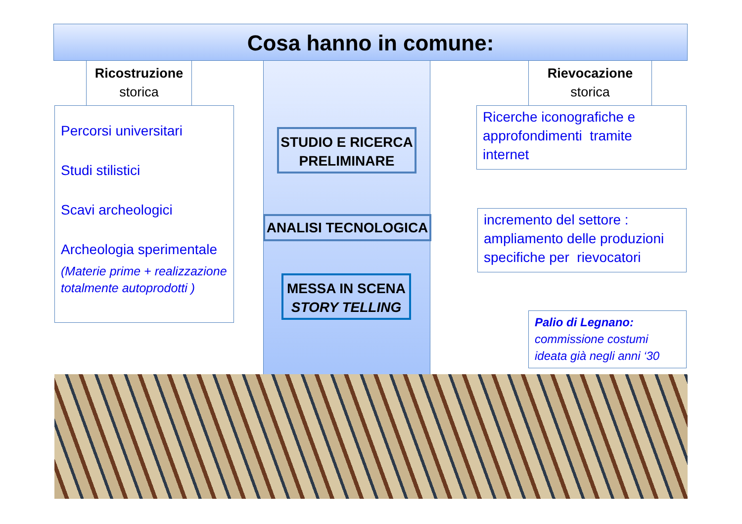Cosa hanno in comune:
Ricostruzione
storica
Rievocazione
storica
Percorsi universitari
Studi stilistici
Scavi archeologici
Archeologia sperimentale
(Materie prime + realizzazione totalmente autoprodotti )
STUDIO E RICERCA PRELIMINARE
ANALISI TECNOLOGICA
MESSA IN SCENA
STORY TELLING
Ricerche iconografiche e approfondimenti tramite internet
incremento del settore : ampliamento delle produzioni specifiche per rievocatori
Palio di Legnano:
commissione costumi ideata già negli anni ‘30